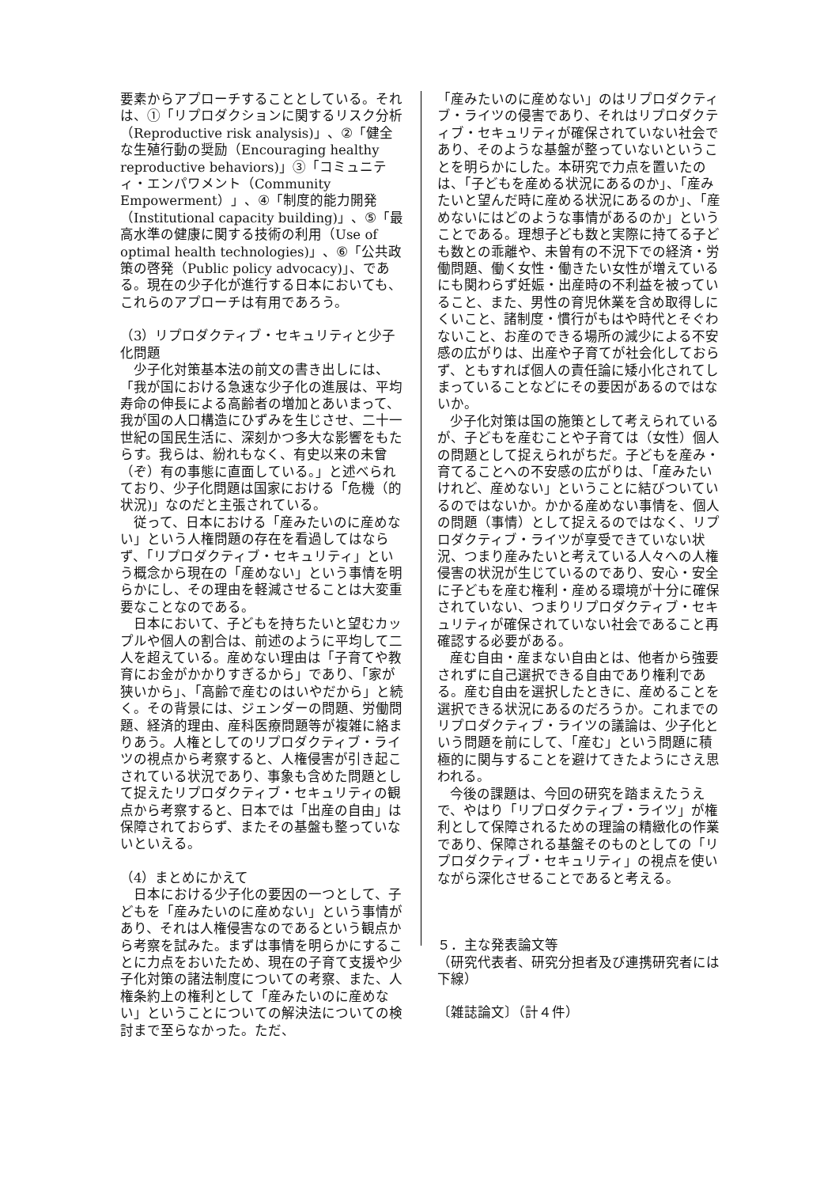要素からアプローチすることとしている。それは、①「リプロダクションに関するリスク分析（Reproductive risk analysis)」、②「健全な生殖行動の奨励（Encouraging healthy reproductive behaviors)」③「コミュニティ・エンパワメント（Community Empowerment）」、④「制度的能力開発（Institutional capacity building)」、⑤「最高水準の健康に関する技術の利用（Use of optimal health technologies)」、⑥「公共政策の啓発（Public policy advocacy)」、である。現在の少子化が進行する日本においても、これらのアプローチは有用であろう。
（3）リプロダクティブ・セキュリティと少子化問題
少子化対策基本法の前文の書き出しには、「我が国における急速な少子化の進展は、平均寿命の伸長による高齢者の増加とあいまって、我が国の人口構造にひずみを生じさせ、二十一世紀の国民生活に、深刻かつ多大な影響をもたらす。我らは、紛れもなく、有史以来の未曾（ぞ）有の事態に直面している。」と述べられており、少子化問題は国家における「危機（的状況)」なのだと主張されている。
従って、日本における「産みたいのに産めない」という人権問題の存在を看過してはならず、「リプロダクティブ・セキュリティ」という概念から現在の「産めない」という事情を明らかにし、その理由を軽減させることは大変重要なことなのである。
日本において、子どもを持ちたいと望むカップルや個人の割合は、前述のように平均して二人を超えている。産めない理由は「子育てや教育にお金がかかりすぎるから」であり、「家が狭いから」、「高齢で産むのはいやだから」と続く。その背景には、ジェンダーの問題、労働問題、経済的理由、産科医療問題等が複雑に絡まりあう。人権としてのリプロダクティブ・ライツの視点から考察すると、人権侵害が引き起こされている状況であり、事象も含めた問題として捉えたリプロダクティブ・セキュリティの観点から考察すると、日本では「出産の自由」は保障されておらず、またその基盤も整っていないといえる。
（4）まとめにかえて
日本における少子化の要因の一つとして、子どもを「産みたいのに産めない」という事情があり、それは人権侵害なのであるという観点から考察を試みた。まずは事情を明らかにすることに力点をおいたため、現在の子育て支援や少子化対策の諸法制度についての考察、また、人権条約上の権利として「産みたいのに産めない」ということについての解決法についての検討まで至らなかった。ただ、
「産みたいのに産めない」のはリプロダクティブ・ライツの侵害であり、それはリプロダクティブ・セキュリティが確保されていない社会であり、そのような基盤が整っていないということを明らかにした。本研究で力点を置いたのは、「子どもを産める状況にあるのか」、「産みたいと望んだ時に産める状況にあるのか」、「産めないにはどのような事情があるのか」ということである。理想子ども数と実際に持てる子ども数との乖離や、未曽有の不況下での経済・労働問題、働く女性・働きたい女性が増えているにも関わらず妊娠・出産時の不利益を被っていること、また、男性の育児休業を含め取得しにくいこと、諸制度・慣行がもはや時代とそぐわないこと、お産のできる場所の減少による不安感の広がりは、出産や子育てが社会化しておらず、ともすれば個人の責任論に矮小化されてしまっていることなどにその要因があるのではないか。
少子化対策は国の施策として考えられているが、子どもを産むことや子育ては（女性）個人の問題として捉えられがちだ。子どもを産み・育てることへの不安感の広がりは、「産みたいけれど、産めない」ということに結びついているのではないか。かかる産めない事情を、個人の問題（事情）として捉えるのではなく、リプロダクティブ・ライツが享受できていない状況、つまり産みたいと考えている人々への人権侵害の状況が生じているのであり、安心・安全に子どもを産む権利・産める環境が十分に確保されていない、つまりリプロダクティブ・セキュリティが確保されていない社会であること再確認する必要がある。
産む自由・産まない自由とは、他者から強要されずに自己選択できる自由であり権利である。産む自由を選択したときに、産めることを選択できる状況にあるのだろうか。これまでのリプロダクティブ・ライツの議論は、少子化という問題を前にして、「産む」という問題に積極的に関与することを避けてきたようにさえ思われる。
今後の課題は、今回の研究を踏まえたうえで、やはり「リプロダクティブ・ライツ」が権利として保障されるための理論の精緻化の作業であり、保障される基盤そのものとしての「リプロダクティブ・セキュリティ」の視点を使いながら深化させることであると考える。
５．主な発表論文等
（研究代表者、研究分担者及び連携研究者には下線）
〔雑誌論文〕（計４件）